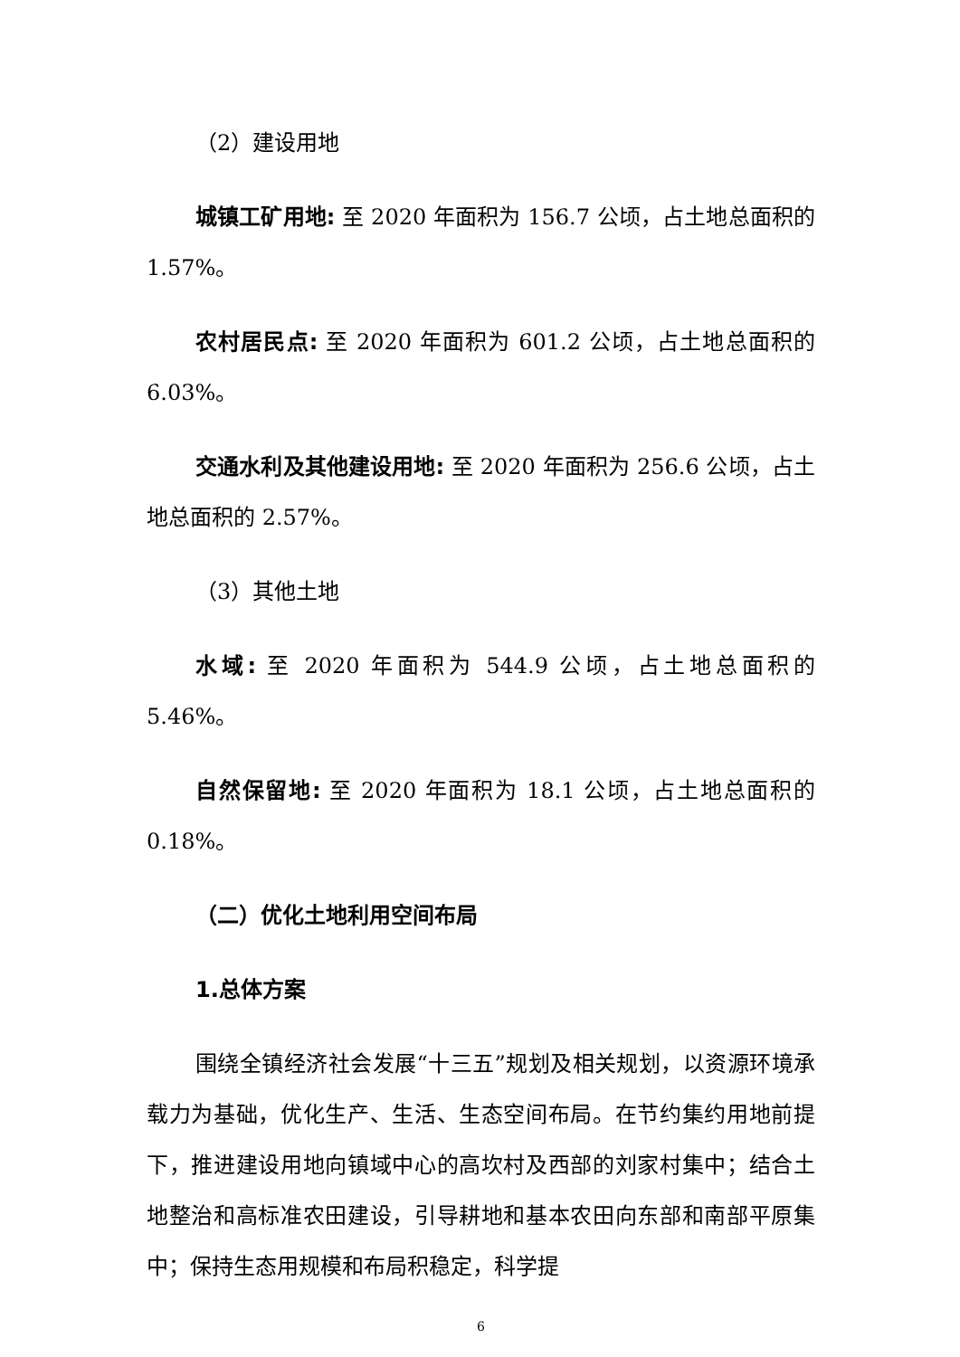（2）建设用地
城镇工矿用地: 至 2020 年面积为 156.7 公顷，占土地总面积的 1.57%。
农村居民点: 至 2020 年面积为 601.2 公顷，占土地总面积的 6.03%。
交通水利及其他建设用地: 至 2020 年面积为 256.6 公顷，占土地总面积的 2.57%。
（3）其他土地
水域: 至 2020 年面积为 544.9 公顷，占土地总面积的 5.46%。
自然保留地: 至 2020 年面积为 18.1 公顷，占土地总面积的 0.18%。
（二）优化土地利用空间布局
1.总体方案
围绕全镇经济社会发展“十三五”规划及相关规划，以资源环境承载力为基础，优化生产、生活、生态空间布局。在节约集约用地前提下，推进建设用地向镇域中心的高坎村及西部的刘家村集中；结合土地整治和高标准农田建设，引导耕地和基本农田向东部和南部平原集中；保持生态用规模和布局积稳定，科学提
6